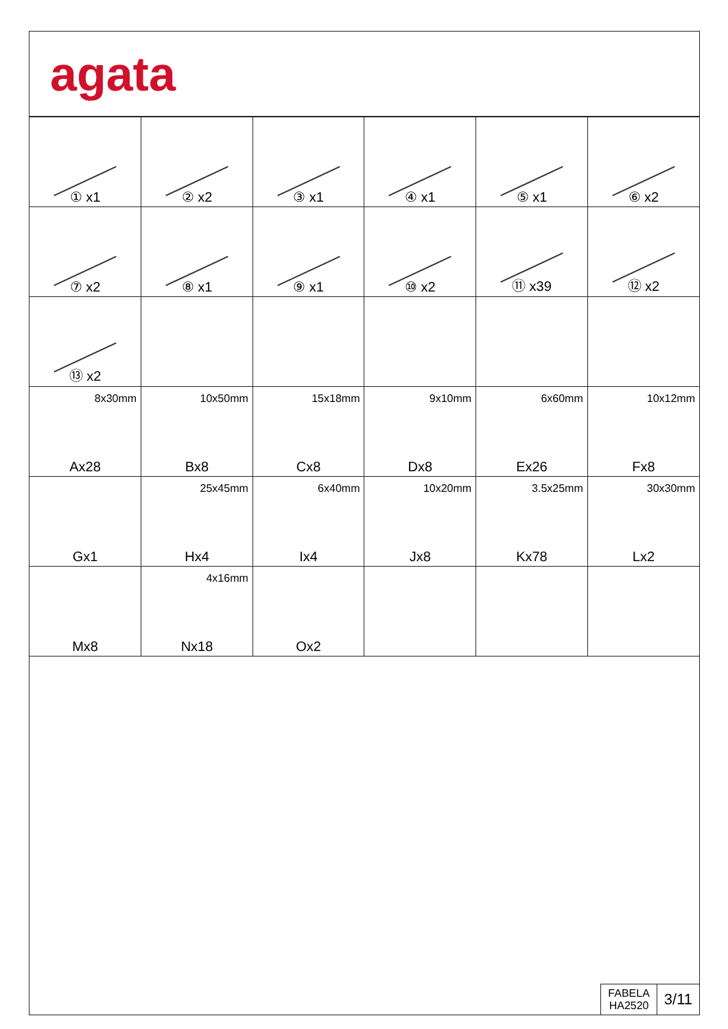agata
| ① x1 | ② x2 | ③ x1 | ④ x1 | ⑤ x1 | ⑥ x2 |
| ⑦ x2 | ⑧ x1 | ⑨ x1 | ⑩ x2 | ⑪ x39 | ⑫ x2 |
| ⑬ x2 | | | | | |
| 8x30mm Ax28 | 10x50mm Bx8 | 15x18mm Cx8 | 9x10mm Dx8 | 6x60mm Ex26 | 10x12mm Fx8 |
| Gx1 | 25x45mm Hx4 | 6x40mm Ix4 | 10x20mm Jx8 | 3.5x25mm Kx78 | 30x30mm Lx2 |
| Mx8 | 4x16mm Nx18 | Ox2 | | | |
FABELA
HA2520
3/11